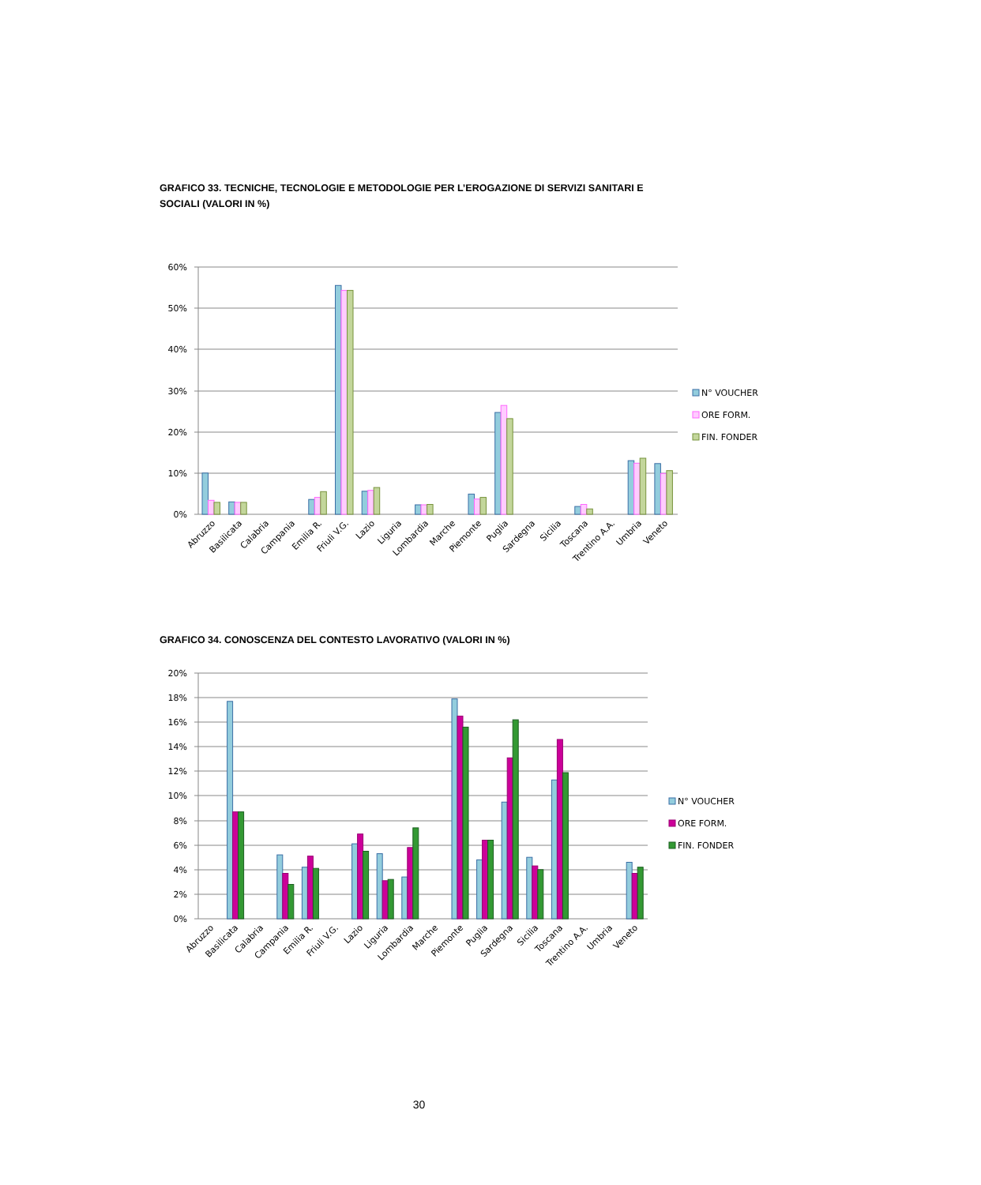GRAFICO 33. TECNICHE, TECNOLOGIE E METODOLOGIE PER L’EROGAZIONE DI SERVIZI SANITARI E SOCIALI (VALORI IN %)
60%
50%
40%
30%
20%
10%
0%
Abruzzo
Basilicata
Calabria
Campania
Emilia R.
Friuli V.G.
Lazio
Liguria
Lombardia
Marche
Piemonte
Puglia
Sardegna
Sicilia
Toscana
Trentino A.A.
Umbria
Veneto
N° VOUCHER
ORE FORM.
FIN. FONDER
GRAFICO 34. CONOSCENZA DEL CONTESTO LAVORATIVO (VALORI IN %)
20%
18%
16%
14%
12%
10%
8%
6%
4%
2%
0%
Abruzzo
Basilicata
Calabria
Campania
Emilia R.
Friuli V.G.
Lazio
Liguria
Lombardia
Marche
Piemonte
Puglia
Sardegna
Sicilia
Toscana
Trentino A.A.
Umbria
Veneto
N° VOUCHER
ORE FORM.
FIN. FONDER
30